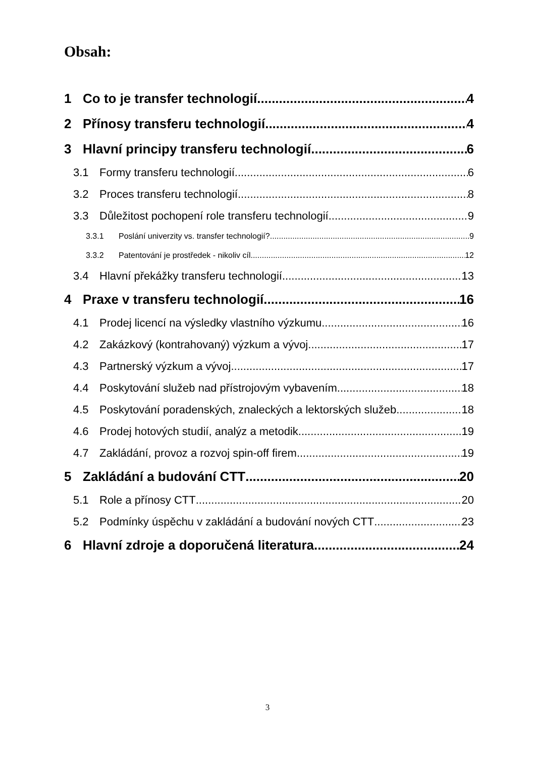Obsah:
1 Co to je transfer technologií 4
2 Přínosy transferu technologií 4
3 Hlavní principy transferu technologií 6
3.1 Formy transferu technologií 6
3.2 Proces transferu technologií 8
3.3 Důležitost pochopení role transferu technologií 9
3.3.1 Poslání univerzity vs. transfer technologií? 9
3.3.2 Patentování je prostředek - nikoliv cíl 12
3.4 Hlavní překážky transferu technologií 13
4 Praxe v transferu technologií 16
4.1 Prodej licencí na výsledky vlastního výzkumu 16
4.2 Zakázkový (kontrahovaný) výzkum a vývoj 17
4.3 Partnerský výzkum a vývoj 17
4.4 Poskytování služeb nad přístrojovým vybavením 18
4.5 Poskytování poradenských, znaleckých a lektorských služeb 18
4.6 Prodej hotových studií, analýz a metodik 19
4.7 Zakládání, provoz a rozvoj spin-off firem 19
5 Zakládání a budování CTT 20
5.1 Role a přínosy CTT 20
5.2 Podmínky úspěchu v zakládání a budování nových CTT 23
6 Hlavní zdroje a doporučená literatura 24
3